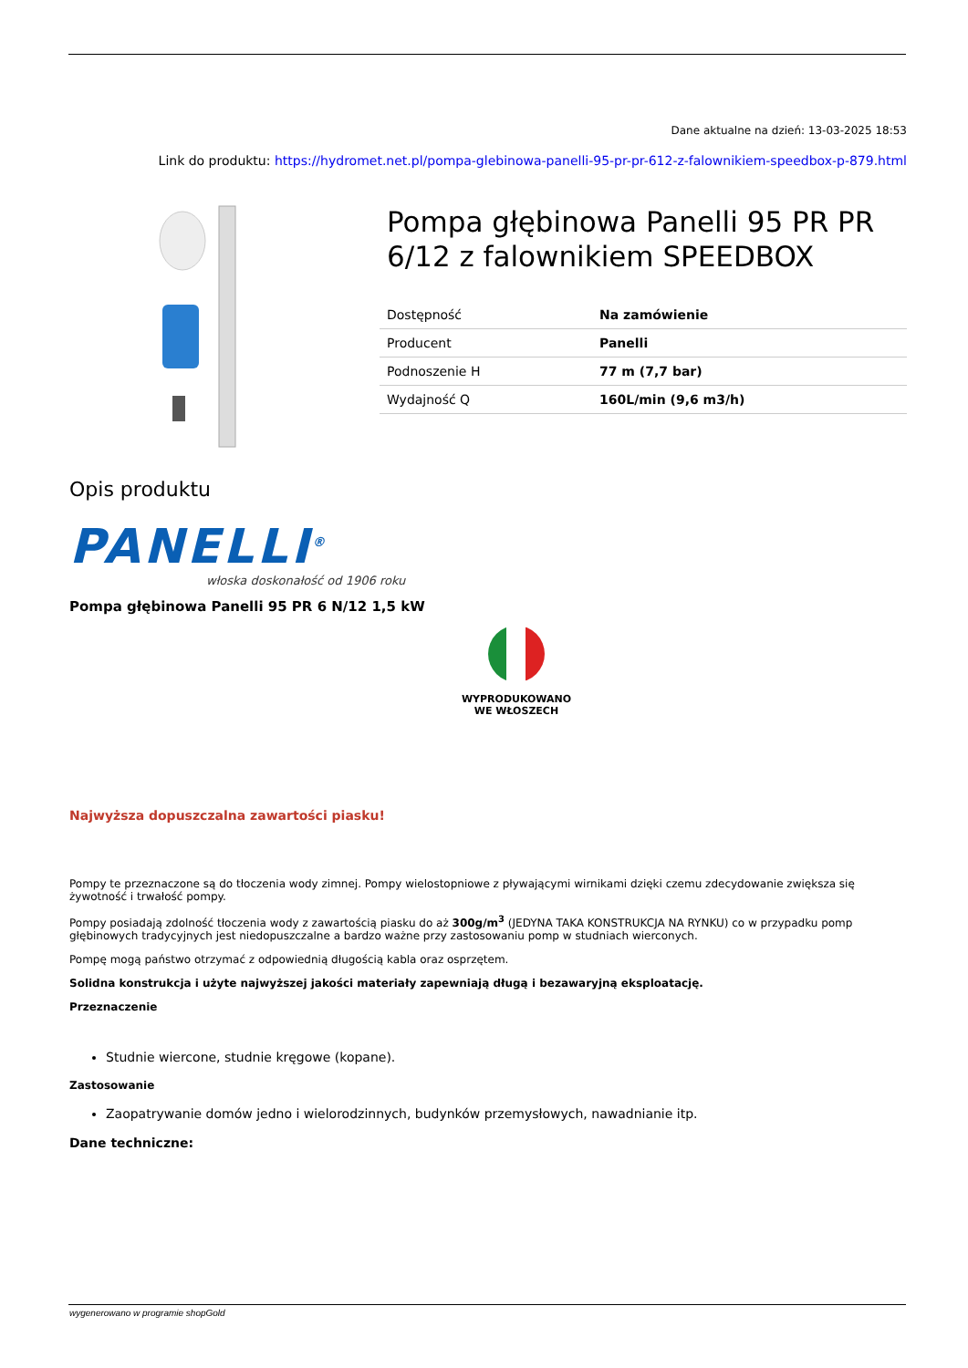Dane aktualne na dzień: 13-03-2025 18:53
Link do produktu: https://hydromet.net.pl/pompa-glebinowa-panelli-95-pr-pr-612-z-falownikiem-speedbox-p-879.html
Pompa głębinowa Panelli 95 PR PR 6/12 z falownikiem SPEEDBOX
| Dostępność | Na zamówienie |
| Producent | Panelli |
| Podnoszenie H | 77 m (7,7 bar) |
| Wydajność Q | 160L/min (9,6 m3/h) |
Opis produktu
PANELLI<sup>®</sup>
włoska doskonałość od 1906 roku
Pompa głębinowa Panelli 95 PR 6 N/12 1,5 kW
WYPRODUKOWANO
WE WŁOSZECH
Najwyższa dopuszczalna zawartości piasku!
Pompy te przeznaczone są do tłoczenia wody zimnej. Pompy wielostopniowe z pływającymi wirnikami dzięki czemu zdecydowanie zwiększa się żywotność i trwałość pompy.
Pompy posiadają zdolność tłoczenia wody z zawartością piasku do aż 300g/m<sup>3</sup> (JEDYNA TAKA KONSTRUKCJA NA RYNKU) co w przypadku pomp głębinowych tradycyjnych jest niedopuszczalne a bardzo ważne przy zastosowaniu pomp w studniach wierconych.
Pompę mogą państwo otrzymać z odpowiednią długością kabla oraz osprzętem.
Solidna konstrukcja i użyte najwyższej jakości materiały zapewniają długą i bezawaryjną eksploatację.
Przeznaczenie
Studnie wiercone, studnie kręgowe (kopane).
Zastosowanie
Zaopatrywanie domów jedno i wielorodzinnych, budynków przemysłowych, nawadnianie itp.
Dane techniczne:
wygenerowano w programie shopGold